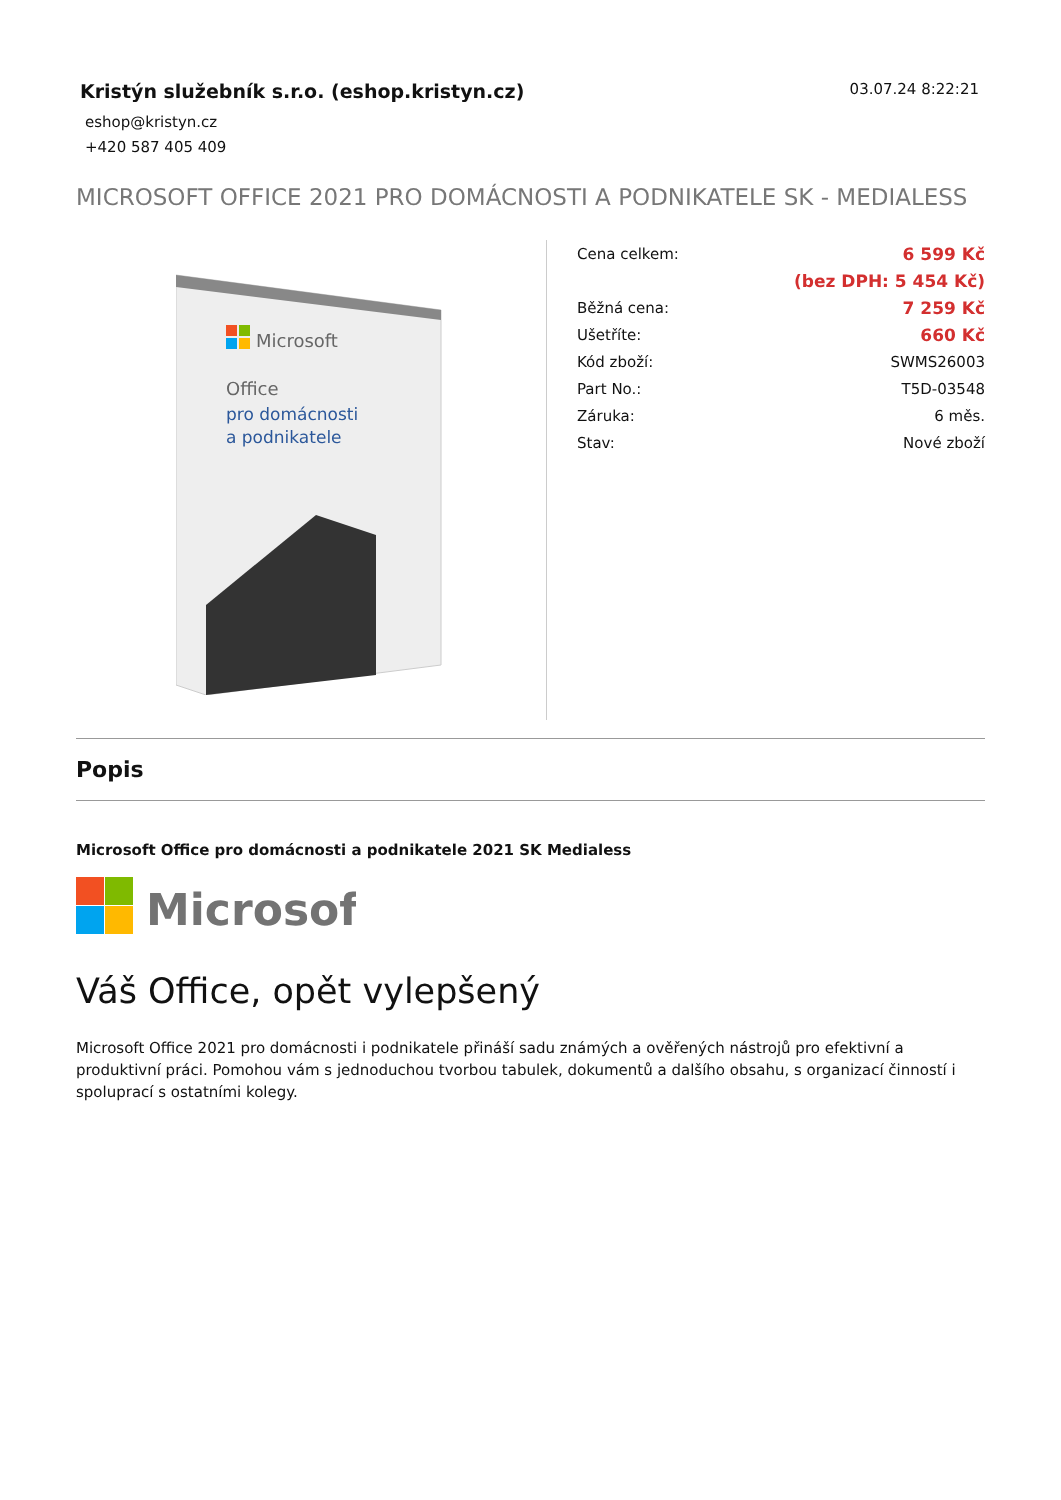Kristýn služebník s.r.o. (eshop.kristyn.cz)
eshop@kristyn.cz
+420 587 405 409
03.07.24 8:22:21
MICROSOFT OFFICE 2021 PRO DOMÁCNOSTI A PODNIKATELE SK - MEDIALESS
Microsoft
Office
pro domácnosti
a podnikatele
| Cena celkem: | 6 599 Kč |
| | (bez DPH: 5 454 Kč) |
| Běžná cena: | 7 259 Kč |
| Ušetříte: | 660 Kč |
| Kód zboží: | SWMS26003 |
| Part No.: | T5D-03548 |
| Záruka: | 6 měs. |
| Stav: | Nové zboží |
Popis
Microsoft Office pro domácnosti a podnikatele 2021 SK Medialess
Microsoft
Váš Office, opět vylepšený
Microsoft Office 2021 pro domácnosti i podnikatele přináší sadu známých a ověřených nástrojů pro efektivní a produktivní práci. Pomohou vám s jednoduchou tvorbou tabulek, dokumentů a dalšího obsahu, s organizací činností i spoluprací s ostatními kolegy.